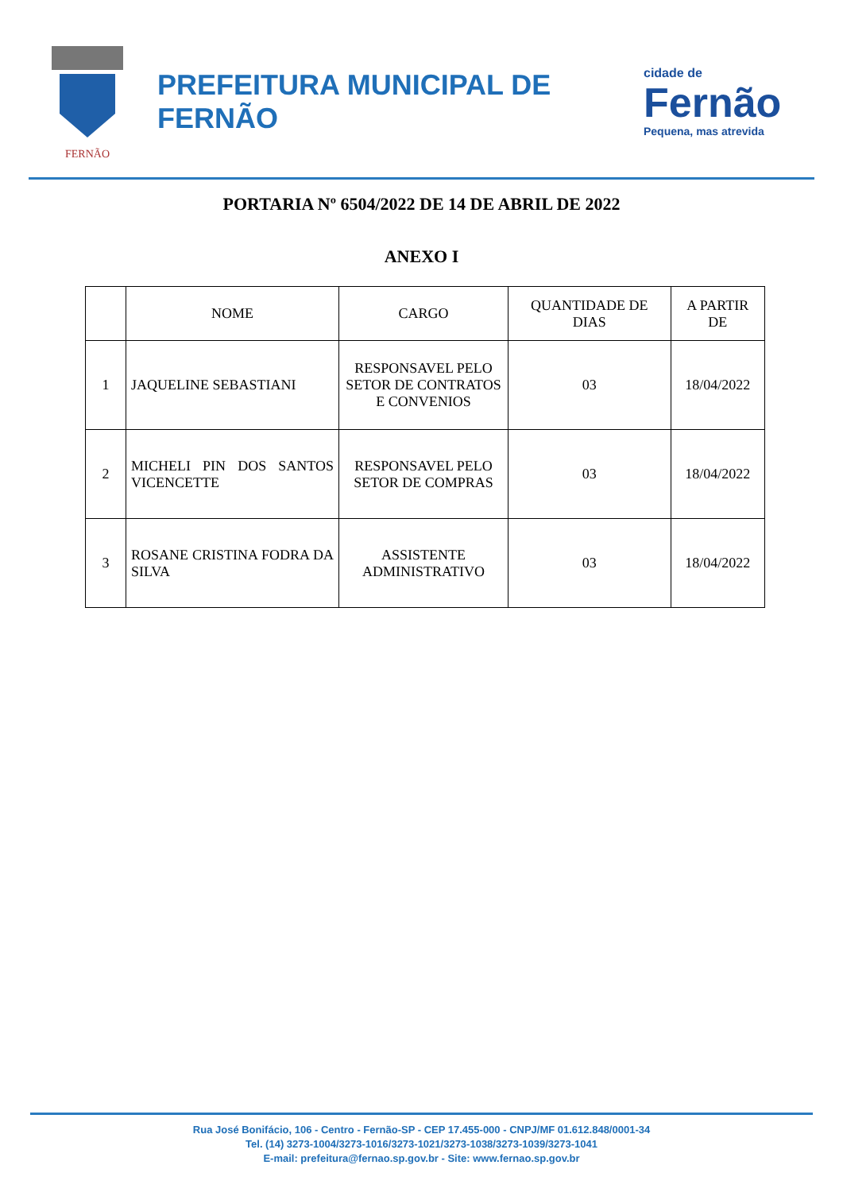FERNÃO
PREFEITURA MUNICIPAL DE FERNÃO
cidade de
Fernão
Pequena, mas atrevida
PORTARIA Nº 6504/2022 DE 14 DE ABRIL DE 2022
ANEXO I
| | NOME | CARGO | QUANTIDADE DE DIAS | A PARTIR DE |
| --- | --- | --- | --- | --- |
| 1 | JAQUELINE SEBASTIANI | RESPONSAVEL PELO SETOR DE CONTRATOS E CONVENIOS | 03 | 18/04/2022 |
| 2 | MICHELI PIN DOS SANTOS VICENCETTE | RESPONSAVEL PELO SETOR DE COMPRAS | 03 | 18/04/2022 |
| 3 | ROSANE CRISTINA FODRA DA SILVA | ASSISTENTE ADMINISTRATIVO | 03 | 18/04/2022 |
Rua José Bonifácio, 106 - Centro - Fernão-SP - CEP 17.455-000 - CNPJ/MF 01.612.848/0001-34
Tel. (14) 3273-1004/3273-1016/3273-1021/3273-1038/3273-1039/3273-1041
E-mail: prefeitura@fernao.sp.gov.br - Site: www.fernao.sp.gov.br